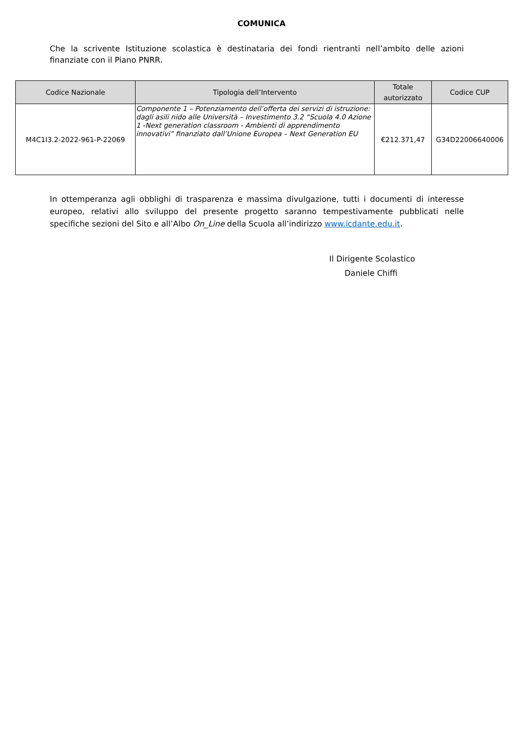COMUNICA
Che la scrivente Istituzione scolastica è destinataria dei fondi rientranti nell’ambito delle azioni finanziate con il Piano PNRR.
| Codice Nazionale | Tipologia dell’Intervento | Totale autorizzato | Codice CUP |
| --- | --- | --- | --- |
| M4C1I3.2-2022-961-P-22069 | Componente 1 – Potenziamento dell’offerta dei servizi di istruzione: dagli asili nido alle Università – Investimento 3.2 “Scuola 4.0 Azione 1 -Next generation classroom - Ambienti di apprendimento innovativi” finanziato dall’Unione Europea – Next Generation EU | €212.371,47 | G34D22006640006 |
In ottemperanza agli obblighi di trasparenza e massima divulgazione, tutti i documenti di interesse europeo, relativi allo sviluppo del presente progetto saranno tempestivamente pubblicati nelle specifiche sezioni del Sito e all’Albo On_Line della Scuola all’indirizzo www.icdante.edu.it.
Il Dirigente Scolastico
Daniele Chiffi